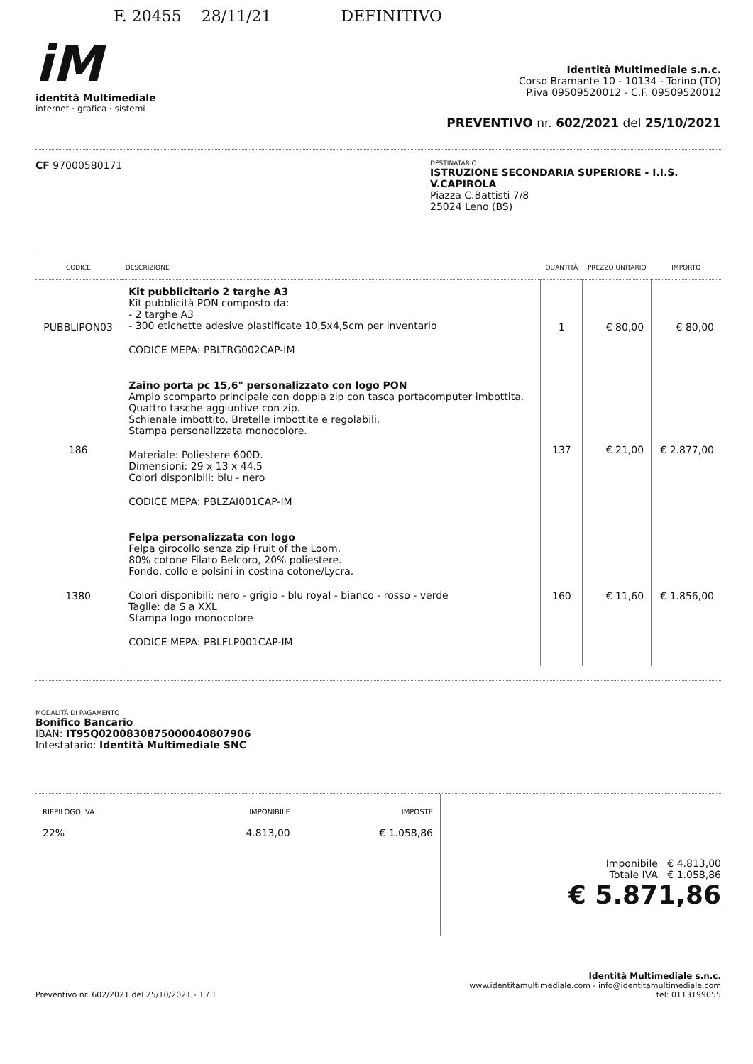F. 20455 28/11/21 DEFINITIVO
iM
identità Multimediale
internet · grafica · sistemi
Identità Multimediale s.n.c.
Corso Bramante 10 - 10134 - Torino (TO)
P.iva 09509520012 - C.F. 09509520012
PREVENTIVO nr. 602/2021 del 25/10/2021
CF 97000580171
DESTINATARIO
ISTRUZIONE SECONDARIA SUPERIORE - I.I.S. V.CAPIROLA
Piazza C.Battisti 7/8
25024 Leno (BS)
| CODICE | DESCRIZIONE | QUANTITÀ | PREZZO UNITARIO | IMPORTO |
| --- | --- | --- | --- | --- |
| PUBBLIPON03 | Kit pubblicitario 2 targhe A3 Kit pubblicità PON composto da: - 2 targhe A3 - 300 etichette adesive plastificate 10,5x4,5cm per inventario CODICE MEPA: PBLTRG002CAP-IM | 1 | € 80,00 | € 80,00 |
| 186 | Zaino porta pc 15,6" personalizzato con logo PON Ampio scomparto principale con doppia zip con tasca portacomputer imbottita. Quattro tasche aggiuntive con zip. Schienale imbottito. Bretelle imbottite e regolabili. Stampa personalizzata monocolore. Materiale: Poliestere 600D. Dimensioni: 29 x 13 x 44.5 Colori disponibili: blu - nero CODICE MEPA: PBLZAI001CAP-IM | 137 | € 21,00 | € 2.877,00 |
| 1380 | Felpa personalizzata con logo Felpa girocollo senza zip Fruit of the Loom. 80% cotone Filato Belcoro, 20% poliestere. Fondo, collo e polsini in costina cotone/Lycra. Colori disponibili: nero - grigio - blu royal - bianco - rosso - verde Taglie: da S a XXL Stampa logo monocolore CODICE MEPA: PBLFLP001CAP-IM | 160 | € 11,60 | € 1.856,00 |
MODALITÀ DI PAGAMENTO
Bonifico Bancario
IBAN: IT95Q0200830875000040807906
Intestatario: Identità Multimediale SNC
| RIEPILOGO IVA | IMPONIBILE | IMPOSTE |
| 22% | 4.813,00 | € 1.058,86 |
Imponibile € 4.813,00
Totale IVA € 1.058,86
€ 5.871,86
Preventivo nr. 602/2021 del 25/10/2021 - 1 / 1
Identità Multimediale s.n.c.
www.identitamultimediale.com - info@identitamultimediale.com
tel: 0113199055